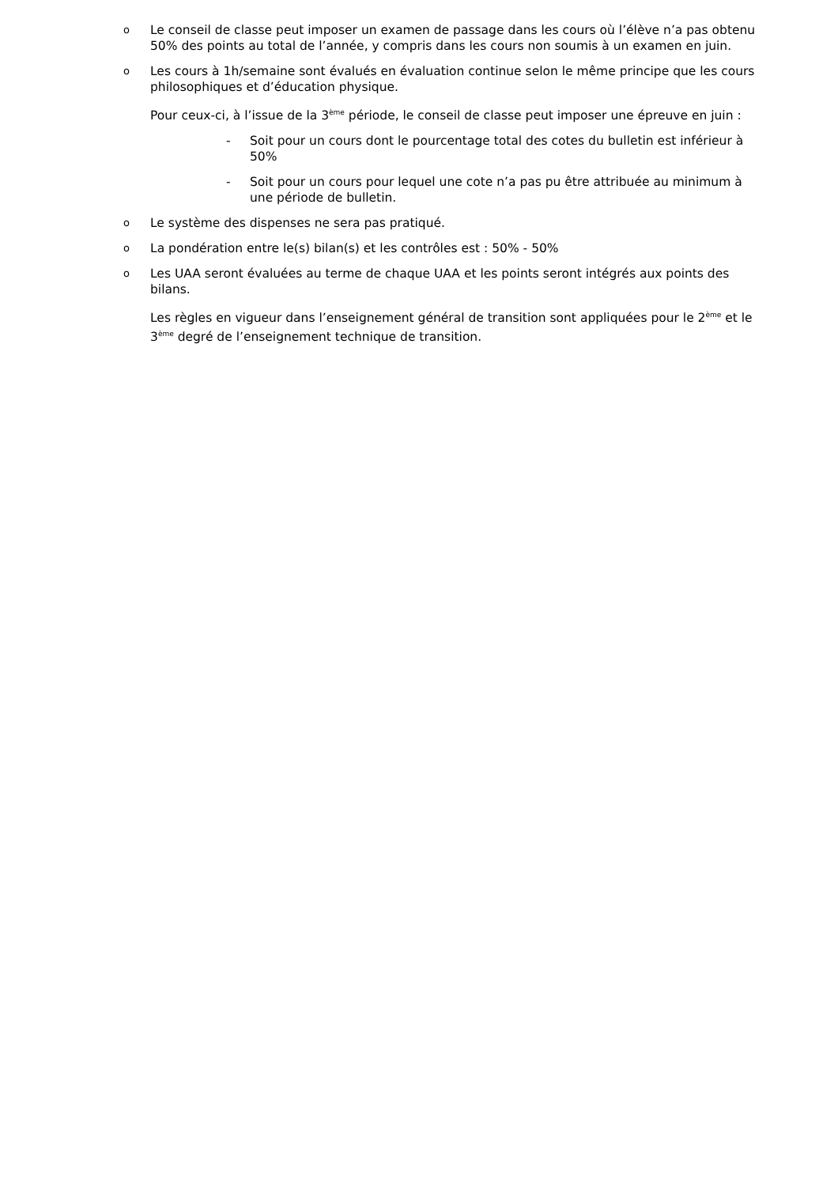o Le conseil de classe peut imposer un examen de passage dans les cours où l’élève n’a pas obtenu 50% des points au total de l’année, y compris dans les cours non soumis à un examen en juin.
o Les cours à 1h/semaine sont évalués en évaluation continue selon le même principe que les cours philosophiques et d’éducation physique.
Pour ceux-ci, à l’issue de la 3<sup>ème</sup> période, le conseil de classe peut imposer une épreuve en juin :
- Soit pour un cours dont le pourcentage total des cotes du bulletin est inférieur à 50%
- Soit pour un cours pour lequel une cote n’a pas pu être attribuée au minimum à une période de bulletin.
o Le système des dispenses ne sera pas pratiqué.
o La pondération entre le(s) bilan(s) et les contrôles est : 50% - 50%
o Les UAA seront évaluées au terme de chaque UAA et les points seront intégrés aux points des bilans.
Les règles en vigueur dans l’enseignement général de transition sont appliquées pour le 2<sup>ème</sup> et le 3<sup>ème</sup> degré de l’enseignement technique de transition.